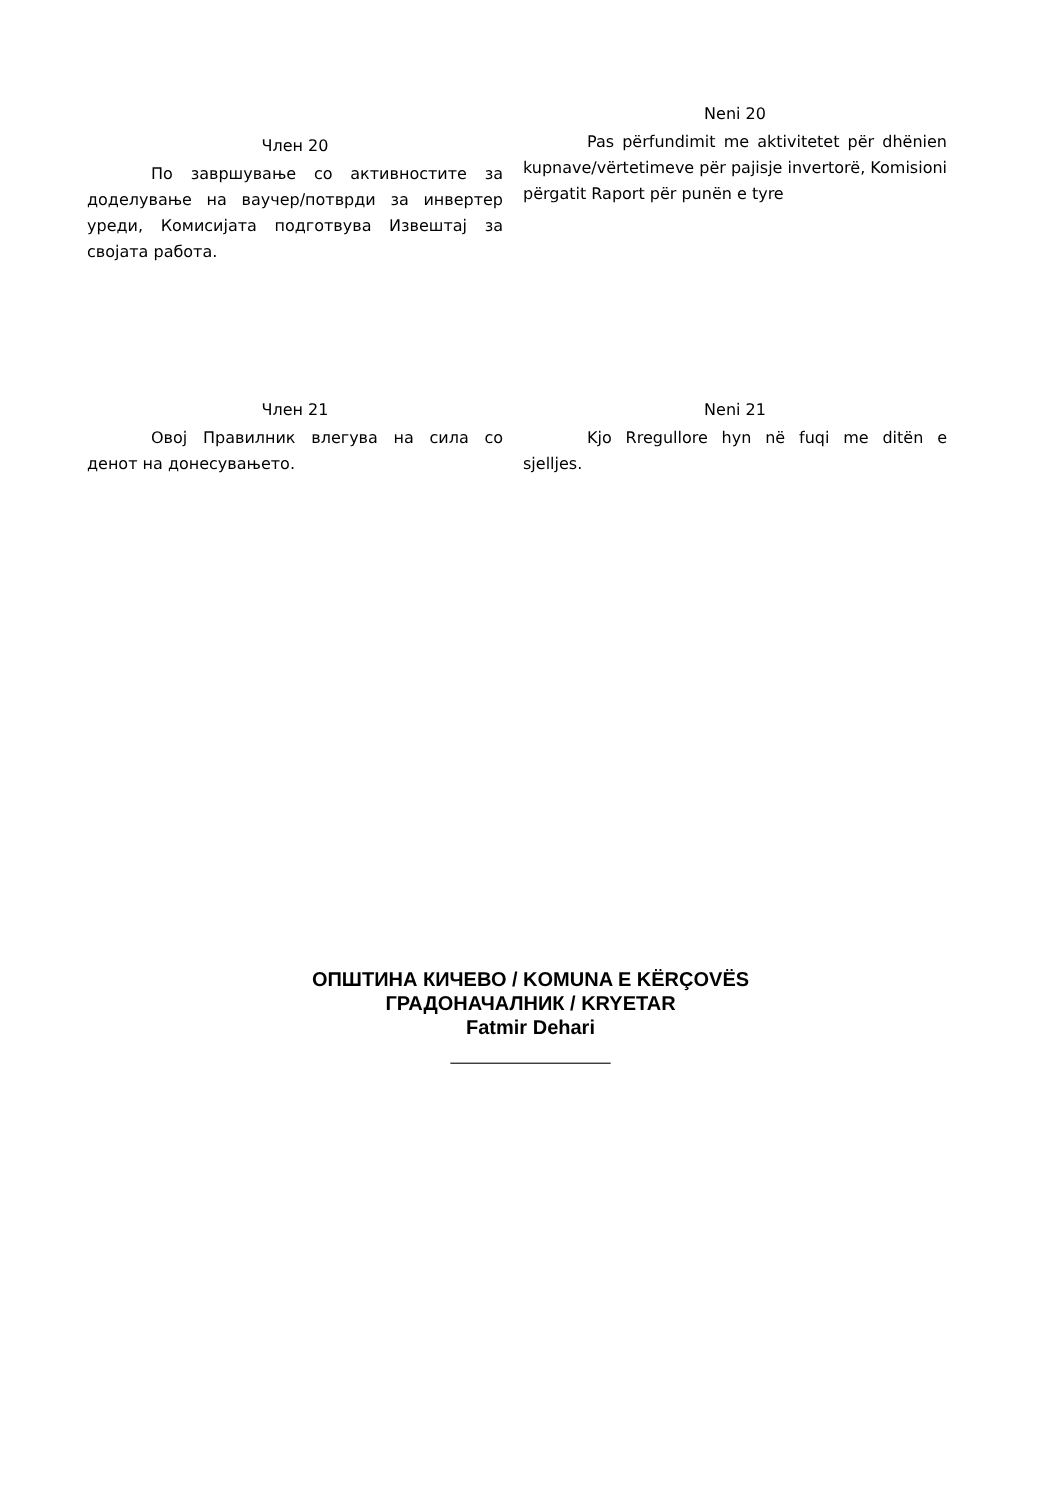Член 20
По завршување со активностите за доделување на ваучер/потврди за инвертер уреди, Комисијата подготвува Извештај за својата работа.
Neni 20
Pas përfundimit me aktivitetet për dhënien kupnave/vërtetimeve për pajisje invertorë, Komisioni përgatit Raport për punën e tyre
Член 21
Овој Правилник влегува на сила со денот на донесувањето.
Neni 21
Kjo Rregullore hyn në fuqi me ditën e sjelljes.
ОПШТИНА КИЧЕВО / KOMUNA E KËRÇOVËS
ГРАДОНАЧАЛНИК / KRYETAR
Fatmir Dehari
____________________